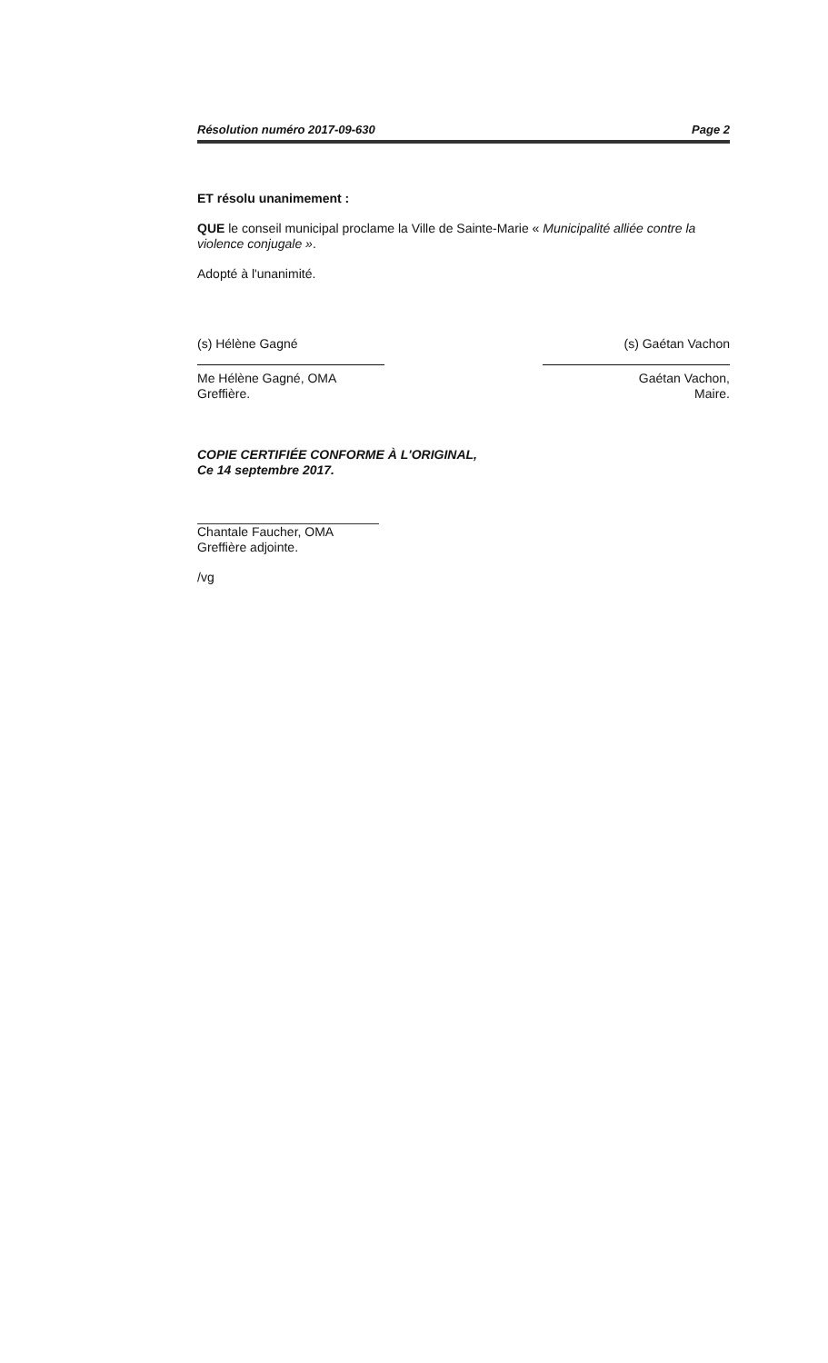Résolution numéro 2017-09-630 Page 2
ET résolu unanimement :
QUE le conseil municipal proclame la Ville de Sainte-Marie « Municipalité alliée contre la violence conjugale ».
Adopté à l'unanimité.
(s) Hélène Gagné
Me Hélène Gagné, OMA
Greffière.
(s) Gaétan Vachon
Gaétan Vachon,
Maire.
COPIE CERTIFIÉE CONFORME À L'ORIGINAL,
Ce 14 septembre 2017.
Chantale Faucher, OMA
Greffière adjointe.
/vg